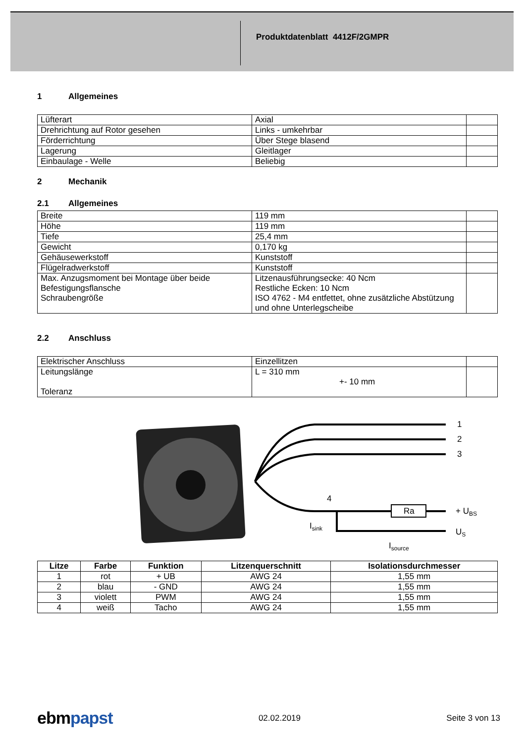Produktdatenblatt 4412F/2GMPR
1 Allgemeines
| Lüfterart | Axial | |
| Drehrichtung auf Rotor gesehen | Links - umkehrbar | |
| Förderrichtung | Über Stege blasend | |
| Lagerung | Gleitlager | |
| Einbaulage - Welle | Beliebig | |
2 Mechanik
2.1 Allgemeines
| Breite | 119 mm | |
| Höhe | 119 mm | |
| Tiefe | 25,4 mm | |
| Gewicht | 0,170 kg | |
| Gehäusewerkstoff | Kunststoff | |
| Flügelradwerkstoff | Kunststoff | |
| Max. Anzugsmoment bei Montage über beide Befestigungsflansche Schraubengröße | Litzenausführungsecke: 40 Ncm Restliche Ecken: 10 Ncm ISO 4762 - M4 entfettet, ohne zusätzliche Abstützung und ohne Unterlegscheibe | |
2.2 Anschluss
| Elektrischer Anschluss | Einzellitzen | |
| Leitungslänge Toleranz | L = 310 mm +- 10 mm | |
Ra
1
2
3
4
+ UBS
US
Isink
Isource
| Litze | Farbe | Funktion | Litzenquerschnitt | Isolationsdurchmesser |
| --- | --- | --- | --- | --- |
| 1 | rot | + UB | AWG 24 | 1,55 mm |
| 2 | blau | - GND | AWG 24 | 1,55 mm |
| 3 | violett | PWM | AWG 24 | 1,55 mm |
| 4 | weiß | Tacho | AWG 24 | 1,55 mm |
ebmpapst
02.02.2019 Seite 3 von 13